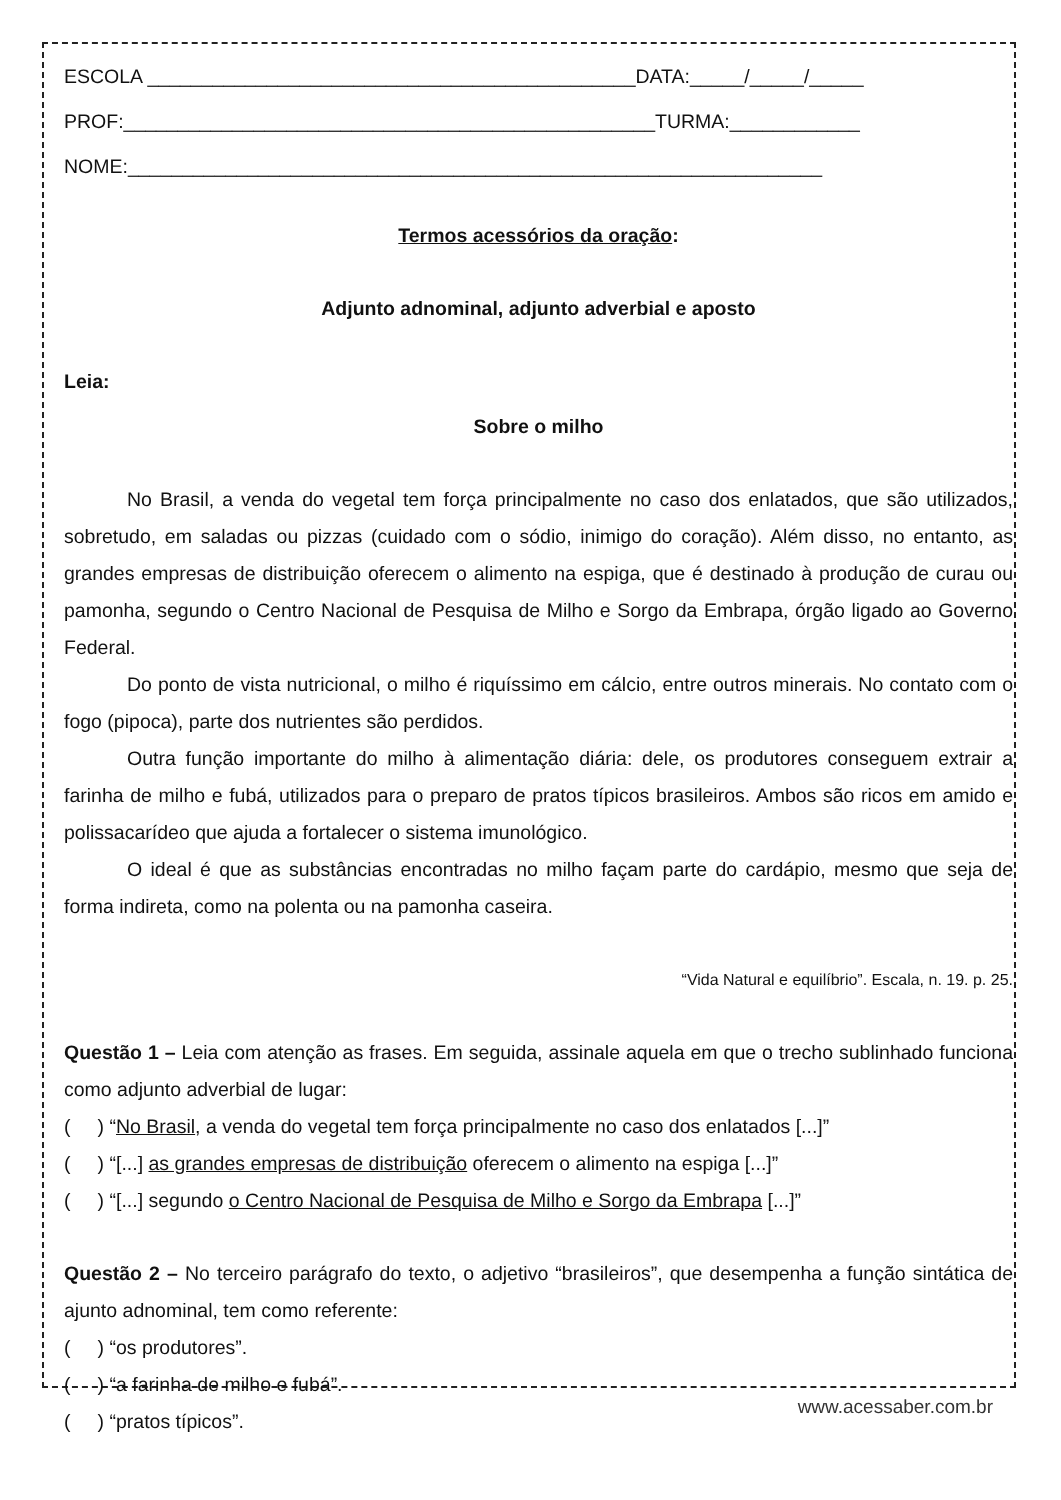ESCOLA _____________________________________________DATA:_____/_____/_____
PROF:_________________________________________________TURMA:____________
NOME:________________________________________________________________
Termos acessórios da oração:
Adjunto adnominal, adjunto adverbial e aposto
Leia:
Sobre o milho
No Brasil, a venda do vegetal tem força principalmente no caso dos enlatados, que são utilizados, sobretudo, em saladas ou pizzas (cuidado com o sódio, inimigo do coração). Além disso, no entanto, as grandes empresas de distribuição oferecem o alimento na espiga, que é destinado à produção de curau ou pamonha, segundo o Centro Nacional de Pesquisa de Milho e Sorgo da Embrapa, órgão ligado ao Governo Federal.
Do ponto de vista nutricional, o milho é riquíssimo em cálcio, entre outros minerais. No contato com o fogo (pipoca), parte dos nutrientes são perdidos.
Outra função importante do milho à alimentação diária: dele, os produtores conseguem extrair a farinha de milho e fubá, utilizados para o preparo de pratos típicos brasileiros. Ambos são ricos em amido e polissacarídeo que ajuda a fortalecer o sistema imunológico.
O ideal é que as substâncias encontradas no milho façam parte do cardápio, mesmo que seja de forma indireta, como na polenta ou na pamonha caseira.
“Vida Natural e equilíbrio”. Escala, n. 19. p. 25.
Questão 1 – Leia com atenção as frases. Em seguida, assinale aquela em que o trecho sublinhado funciona como adjunto adverbial de lugar:
( ) “No Brasil, a venda do vegetal tem força principalmente no caso dos enlatados [...]”
( ) “[...] as grandes empresas de distribuição oferecem o alimento na espiga [...]”
( ) “[...] segundo o Centro Nacional de Pesquisa de Milho e Sorgo da Embrapa [...]”
Questão 2 – No terceiro parágrafo do texto, o adjetivo “brasileiros”, que desempenha a função sintática de ajunto adnominal, tem como referente:
( ) “os produtores”.
( ) “a farinha de milho e fubá”.
( ) “pratos típicos”.
www.acessaber.com.br